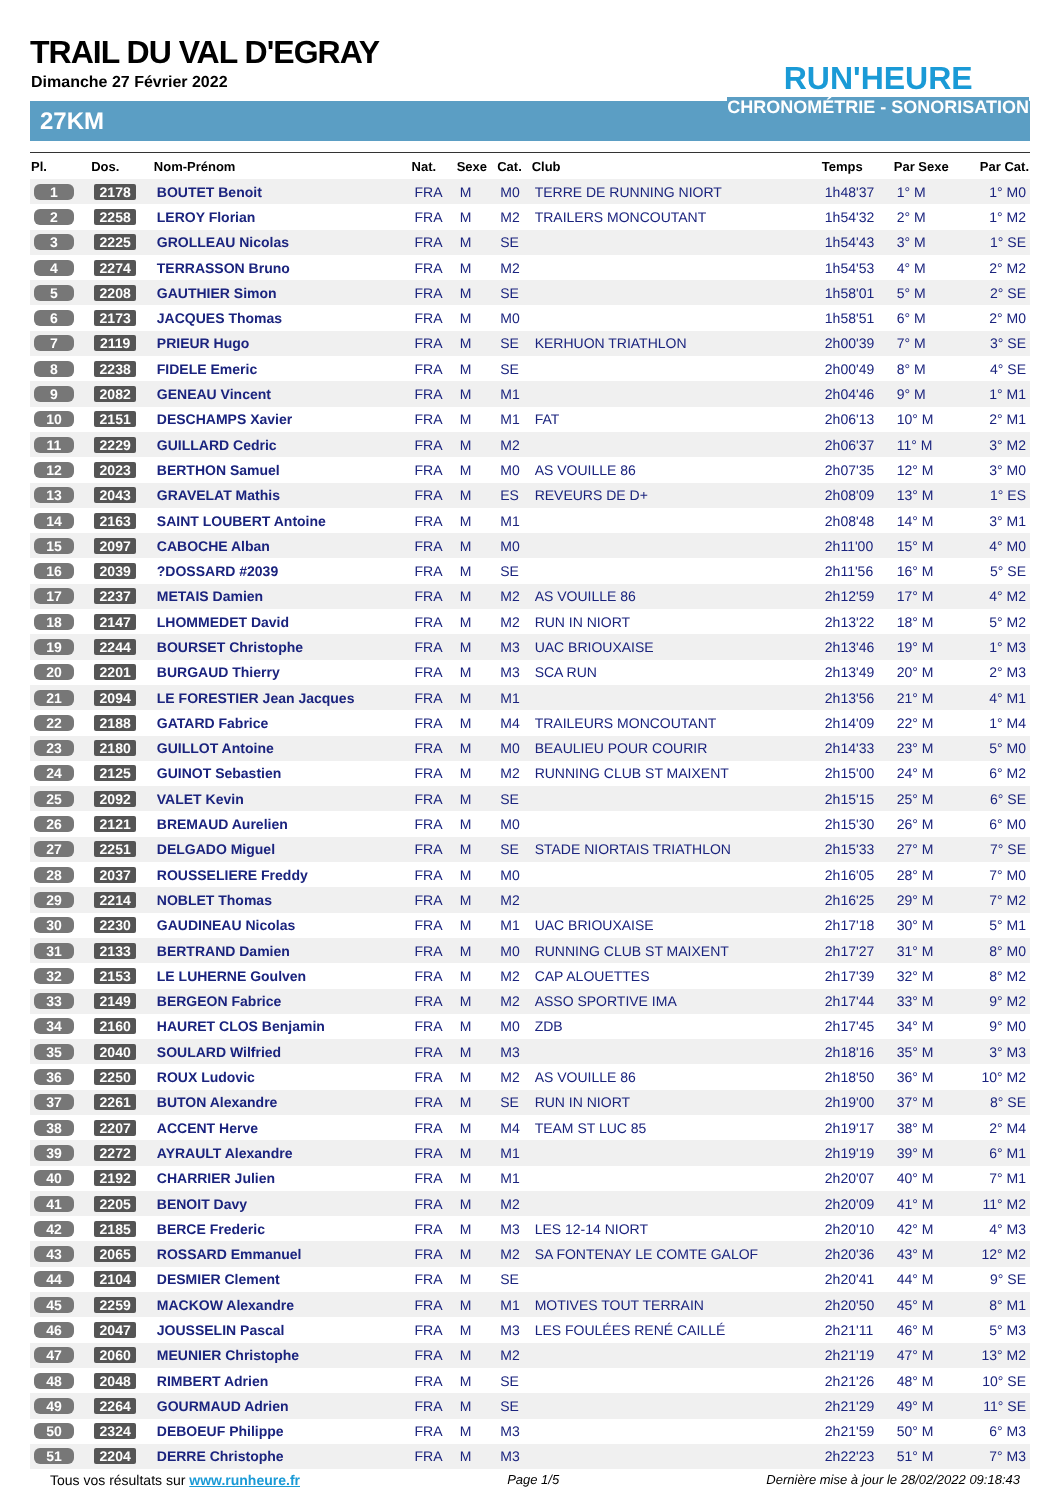TRAIL DU VAL D'EGRAY
Dimanche 27 Février 2022
27KM
RUN'HEURE
CHRONOMÉTRIE - SONORISATION
| Pl. | Dos. | Nom-Prénom | Nat. | Sexe | Cat. | Club | Temps | Par Sexe | Par Cat. |
| --- | --- | --- | --- | --- | --- | --- | --- | --- | --- |
| 1 | 2178 | BOUTET Benoit | FRA | M | M0 | TERRE DE RUNNING NIORT | 1h48'37 | 1° M | 1° M0 |
| 2 | 2258 | LEROY Florian | FRA | M | M2 | TRAILERS MONCOUTANT | 1h54'32 | 2° M | 1° M2 |
| 3 | 2225 | GROLLEAU Nicolas | FRA | M | SE | | 1h54'43 | 3° M | 1° SE |
| 4 | 2274 | TERRASSON Bruno | FRA | M | M2 | | 1h54'53 | 4° M | 2° M2 |
| 5 | 2208 | GAUTHIER Simon | FRA | M | SE | | 1h58'01 | 5° M | 2° SE |
| 6 | 2173 | JACQUES Thomas | FRA | M | M0 | | 1h58'51 | 6° M | 2° M0 |
| 7 | 2119 | PRIEUR Hugo | FRA | M | SE | KERHUON TRIATHLON | 2h00'39 | 7° M | 3° SE |
| 8 | 2238 | FIDELE Emeric | FRA | M | SE | | 2h00'49 | 8° M | 4° SE |
| 9 | 2082 | GENEAU Vincent | FRA | M | M1 | | 2h04'46 | 9° M | 1° M1 |
| 10 | 2151 | DESCHAMPS Xavier | FRA | M | M1 | FAT | 2h06'13 | 10° M | 2° M1 |
| 11 | 2229 | GUILLARD Cedric | FRA | M | M2 | | 2h06'37 | 11° M | 3° M2 |
| 12 | 2023 | BERTHON Samuel | FRA | M | M0 | AS VOUILLE 86 | 2h07'35 | 12° M | 3° M0 |
| 13 | 2043 | GRAVELAT Mathis | FRA | M | ES | REVEURS DE D+ | 2h08'09 | 13° M | 1° ES |
| 14 | 2163 | SAINT LOUBERT Antoine | FRA | M | M1 | | 2h08'48 | 14° M | 3° M1 |
| 15 | 2097 | CABOCHE Alban | FRA | M | M0 | | 2h11'00 | 15° M | 4° M0 |
| 16 | 2039 | ?DOSSARD #2039 | FRA | M | SE | | 2h11'56 | 16° M | 5° SE |
| 17 | 2237 | METAIS Damien | FRA | M | M2 | AS VOUILLE 86 | 2h12'59 | 17° M | 4° M2 |
| 18 | 2147 | LHOMMEDET David | FRA | M | M2 | RUN IN NIORT | 2h13'22 | 18° M | 5° M2 |
| 19 | 2244 | BOURSET Christophe | FRA | M | M3 | UAC BRIOUXAISE | 2h13'46 | 19° M | 1° M3 |
| 20 | 2201 | BURGAUD Thierry | FRA | M | M3 | SCA RUN | 2h13'49 | 20° M | 2° M3 |
| 21 | 2094 | LE FORESTIER Jean Jacques | FRA | M | M1 | | 2h13'56 | 21° M | 4° M1 |
| 22 | 2188 | GATARD Fabrice | FRA | M | M4 | TRAILEURS MONCOUTANT | 2h14'09 | 22° M | 1° M4 |
| 23 | 2180 | GUILLOT Antoine | FRA | M | M0 | BEAULIEU POUR COURIR | 2h14'33 | 23° M | 5° M0 |
| 24 | 2125 | GUINOT Sebastien | FRA | M | M2 | RUNNING CLUB ST MAIXENT | 2h15'00 | 24° M | 6° M2 |
| 25 | 2092 | VALET Kevin | FRA | M | SE | | 2h15'15 | 25° M | 6° SE |
| 26 | 2121 | BREMAUD Aurelien | FRA | M | M0 | | 2h15'30 | 26° M | 6° M0 |
| 27 | 2251 | DELGADO Miguel | FRA | M | SE | STADE NIORTAIS TRIATHLON | 2h15'33 | 27° M | 7° SE |
| 28 | 2037 | ROUSSELIERE Freddy | FRA | M | M0 | | 2h16'05 | 28° M | 7° M0 |
| 29 | 2214 | NOBLET Thomas | FRA | M | M2 | | 2h16'25 | 29° M | 7° M2 |
| 30 | 2230 | GAUDINEAU Nicolas | FRA | M | M1 | UAC BRIOUXAISE | 2h17'18 | 30° M | 5° M1 |
| 31 | 2133 | BERTRAND Damien | FRA | M | M0 | RUNNING CLUB ST MAIXENT | 2h17'27 | 31° M | 8° M0 |
| 32 | 2153 | LE LUHERNE Goulven | FRA | M | M2 | CAP ALOUETTES | 2h17'39 | 32° M | 8° M2 |
| 33 | 2149 | BERGEON Fabrice | FRA | M | M2 | ASSO SPORTIVE IMA | 2h17'44 | 33° M | 9° M2 |
| 34 | 2160 | HAURET CLOS Benjamin | FRA | M | M0 | ZDB | 2h17'45 | 34° M | 9° M0 |
| 35 | 2040 | SOULARD Wilfried | FRA | M | M3 | | 2h18'16 | 35° M | 3° M3 |
| 36 | 2250 | ROUX Ludovic | FRA | M | M2 | AS VOUILLE 86 | 2h18'50 | 36° M | 10° M2 |
| 37 | 2261 | BUTON Alexandre | FRA | M | SE | RUN IN NIORT | 2h19'00 | 37° M | 8° SE |
| 38 | 2207 | ACCENT Herve | FRA | M | M4 | TEAM ST LUC 85 | 2h19'17 | 38° M | 2° M4 |
| 39 | 2272 | AYRAULT Alexandre | FRA | M | M1 | | 2h19'19 | 39° M | 6° M1 |
| 40 | 2192 | CHARRIER Julien | FRA | M | M1 | | 2h20'07 | 40° M | 7° M1 |
| 41 | 2205 | BENOIT Davy | FRA | M | M2 | | 2h20'09 | 41° M | 11° M2 |
| 42 | 2185 | BERCE Frederic | FRA | M | M3 | LES 12-14 NIORT | 2h20'10 | 42° M | 4° M3 |
| 43 | 2065 | ROSSARD Emmanuel | FRA | M | M2 | SA FONTENAY LE COMTE GALOF | 2h20'36 | 43° M | 12° M2 |
| 44 | 2104 | DESMIER Clement | FRA | M | SE | | 2h20'41 | 44° M | 9° SE |
| 45 | 2259 | MACKOW Alexandre | FRA | M | M1 | MOTIVES TOUT TERRAIN | 2h20'50 | 45° M | 8° M1 |
| 46 | 2047 | JOUSSELIN Pascal | FRA | M | M3 | LES FOULÉES RENÉ CAILLÉ | 2h21'11 | 46° M | 5° M3 |
| 47 | 2060 | MEUNIER Christophe | FRA | M | M2 | | 2h21'19 | 47° M | 13° M2 |
| 48 | 2048 | RIMBERT Adrien | FRA | M | SE | | 2h21'26 | 48° M | 10° SE |
| 49 | 2264 | GOURMAUD Adrien | FRA | M | SE | | 2h21'29 | 49° M | 11° SE |
| 50 | 2324 | DEBOEUF Philippe | FRA | M | M3 | | 2h21'59 | 50° M | 6° M3 |
| 51 | 2204 | DERRE Christophe | FRA | M | M3 | | 2h22'23 | 51° M | 7° M3 |
Tous vos résultats sur www.runheure.fr Page 1/5 Dernière mise à jour le 28/02/2022 09:18:43